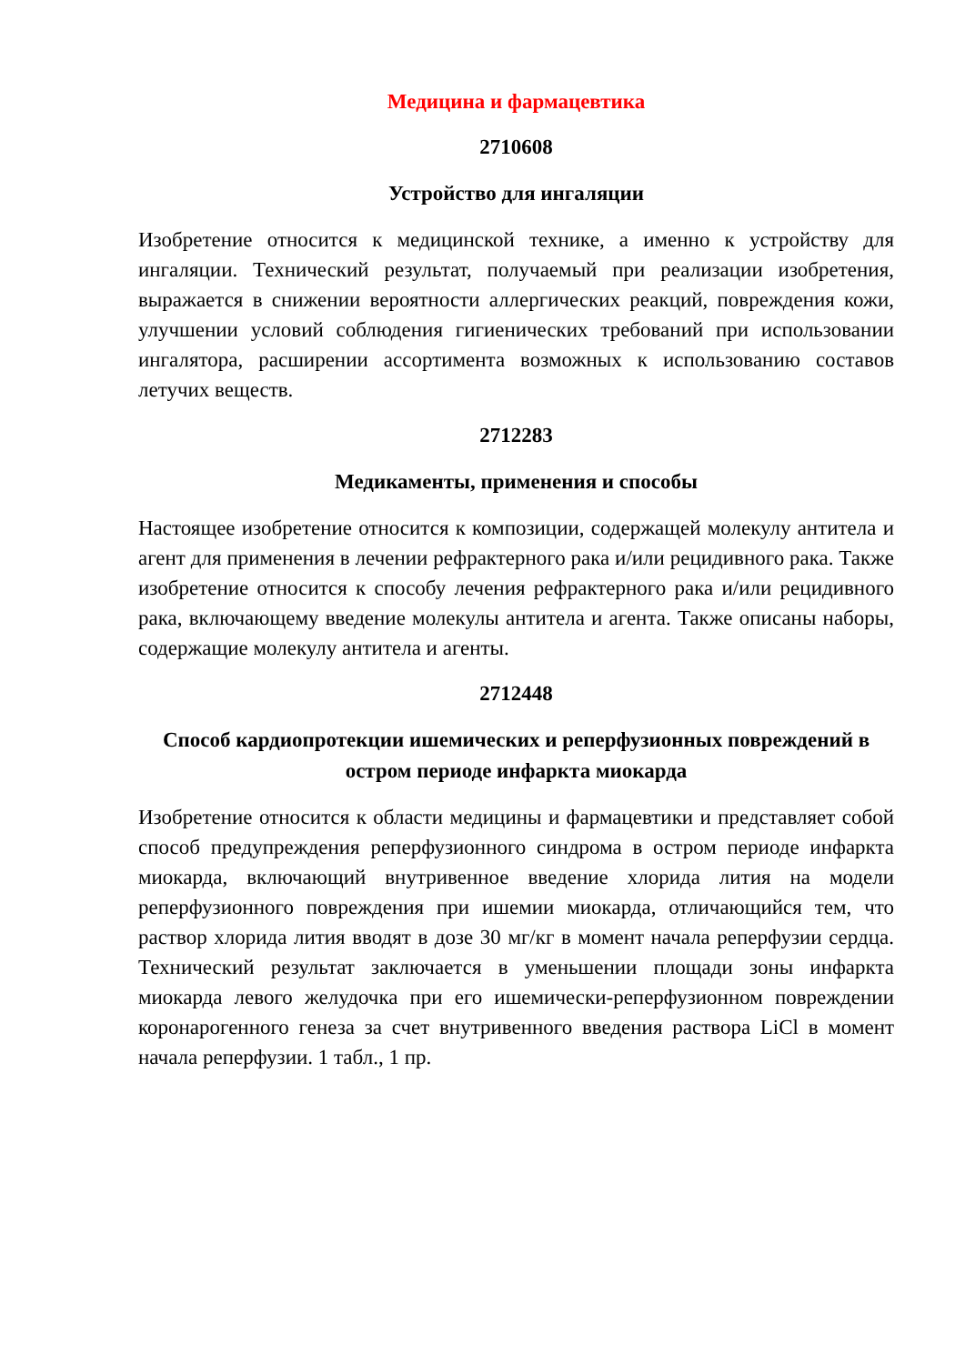Медицина и фармацевтика
2710608
Устройство для ингаляции
Изобретение относится к медицинской технике, а именно к устройству для ингаляции. Технический результат, получаемый при реализации изобретения, выражается в снижении вероятности аллергических реакций, повреждения кожи, улучшении условий соблюдения гигиенических требований при использовании ингалятора, расширении ассортимента возможных к использованию составов летучих веществ.
2712283
Медикаменты, применения и способы
Настоящее изобретение относится к композиции, содержащей молекулу антитела и агент для применения в лечении рефрактерного рака и/или рецидивного рака. Также изобретение относится к способу лечения рефрактерного рака и/или рецидивного рака, включающему введение молекулы антитела и агента. Также описаны наборы, содержащие молекулу антитела и агенты.
2712448
Способ кардиопротекции ишемических и реперфузионных повреждений в остром периоде инфаркта миокарда
Изобретение относится к области медицины и фармацевтики и представляет собой способ предупреждения реперфузионного синдрома в остром периоде инфаркта миокарда, включающий внутривенное введение хлорида лития на модели реперфузионного повреждения при ишемии миокарда, отличающийся тем, что раствор хлорида лития вводят в дозе 30 мг/кг в момент начала реперфузии сердца. Технический результат заключается в уменьшении площади зоны инфаркта миокарда левого желудочка при его ишемически-реперфузионном повреждении коронарогенного генеза за счет внутривенного введения раствора LiCl в момент начала реперфузии. 1 табл., 1 пр.